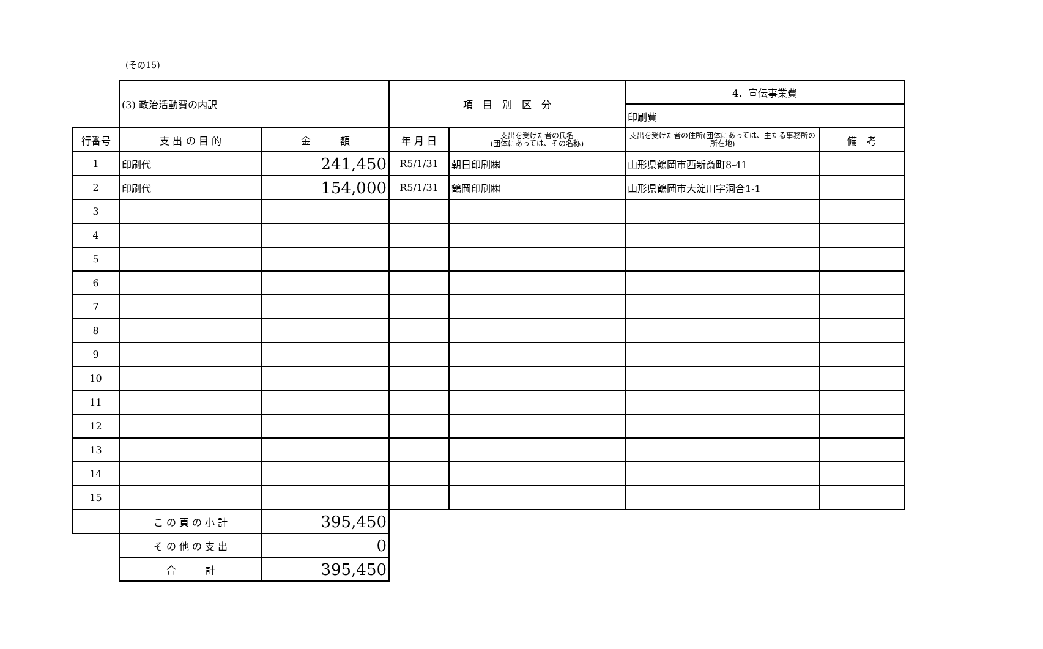(その15)
| | (3) 政治活動費の内訳 | | 項 目 別 区 分 | | 4．宣伝事業費 | |
| | | | | | 印刷費 | |
| 行番号 | 支 出 の 目 的 | 金 額 | 年 月 日 | 支出を受けた者の氏名 (団体にあっては、その名称) | 支出を受けた者の住所(団体にあっては、主たる事務所の所在地) | 備 考 |
| 1 | 印刷代 | 241,450 | R5/1/31 | 朝日印刷㈱ | 山形県鶴岡市西新斎町8-41 | |
| 2 | 印刷代 | 154,000 | R5/1/31 | 鶴岡印刷㈱ | 山形県鶴岡市大淀川字洞合1-1 | |
| 3 | | | | | | |
| 4 | | | | | | |
| 5 | | | | | | |
| 6 | | | | | | |
| 7 | | | | | | |
| 8 | | | | | | |
| 9 | | | | | | |
| 10 | | | | | | |
| 11 | | | | | | |
| 12 | | | | | | |
| 13 | | | | | | |
| 14 | | | | | | |
| 15 | | | | | | |
| | こ の 頁 の 小 計 | 395,450 | | | | |
| | そ の 他 の 支 出 | 0 | | | | |
| | 合 計 | 395,450 | | | | |